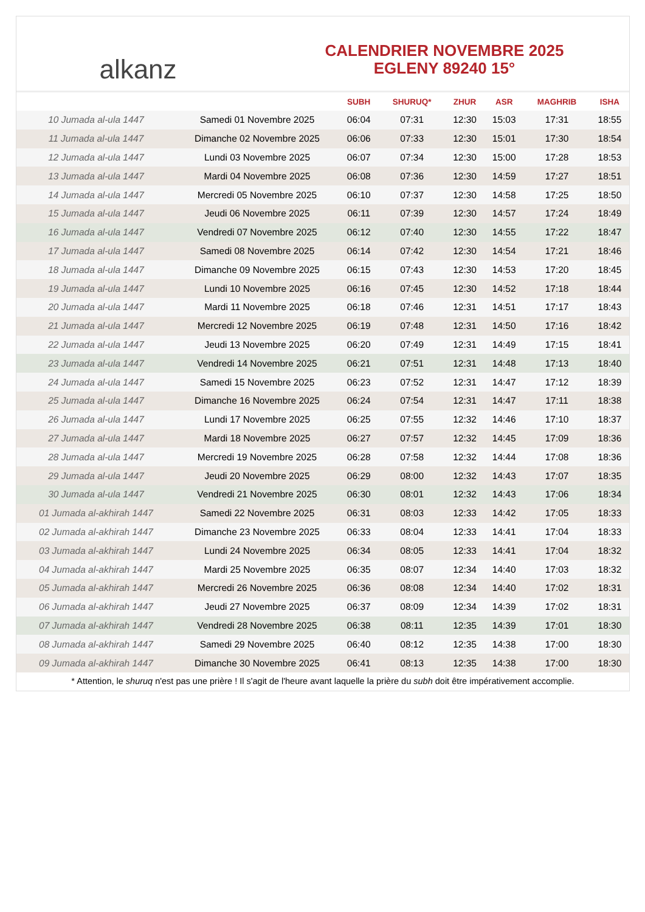alkanz
CALENDRIER NOVEMBRE 2025
EGLENY 89240 15°
| | | SUBH | SHURUQ* | ZHUR | ASR | MAGHRIB | ISHA |
| --- | --- | --- | --- | --- | --- | --- | --- |
| 10 Jumada al-ula 1447 | Samedi 01 Novembre 2025 | 06:04 | 07:31 | 12:30 | 15:03 | 17:31 | 18:55 |
| 11 Jumada al-ula 1447 | Dimanche 02 Novembre 2025 | 06:06 | 07:33 | 12:30 | 15:01 | 17:30 | 18:54 |
| 12 Jumada al-ula 1447 | Lundi 03 Novembre 2025 | 06:07 | 07:34 | 12:30 | 15:00 | 17:28 | 18:53 |
| 13 Jumada al-ula 1447 | Mardi 04 Novembre 2025 | 06:08 | 07:36 | 12:30 | 14:59 | 17:27 | 18:51 |
| 14 Jumada al-ula 1447 | Mercredi 05 Novembre 2025 | 06:10 | 07:37 | 12:30 | 14:58 | 17:25 | 18:50 |
| 15 Jumada al-ula 1447 | Jeudi 06 Novembre 2025 | 06:11 | 07:39 | 12:30 | 14:57 | 17:24 | 18:49 |
| 16 Jumada al-ula 1447 | Vendredi 07 Novembre 2025 | 06:12 | 07:40 | 12:30 | 14:55 | 17:22 | 18:47 |
| 17 Jumada al-ula 1447 | Samedi 08 Novembre 2025 | 06:14 | 07:42 | 12:30 | 14:54 | 17:21 | 18:46 |
| 18 Jumada al-ula 1447 | Dimanche 09 Novembre 2025 | 06:15 | 07:43 | 12:30 | 14:53 | 17:20 | 18:45 |
| 19 Jumada al-ula 1447 | Lundi 10 Novembre 2025 | 06:16 | 07:45 | 12:30 | 14:52 | 17:18 | 18:44 |
| 20 Jumada al-ula 1447 | Mardi 11 Novembre 2025 | 06:18 | 07:46 | 12:31 | 14:51 | 17:17 | 18:43 |
| 21 Jumada al-ula 1447 | Mercredi 12 Novembre 2025 | 06:19 | 07:48 | 12:31 | 14:50 | 17:16 | 18:42 |
| 22 Jumada al-ula 1447 | Jeudi 13 Novembre 2025 | 06:20 | 07:49 | 12:31 | 14:49 | 17:15 | 18:41 |
| 23 Jumada al-ula 1447 | Vendredi 14 Novembre 2025 | 06:21 | 07:51 | 12:31 | 14:48 | 17:13 | 18:40 |
| 24 Jumada al-ula 1447 | Samedi 15 Novembre 2025 | 06:23 | 07:52 | 12:31 | 14:47 | 17:12 | 18:39 |
| 25 Jumada al-ula 1447 | Dimanche 16 Novembre 2025 | 06:24 | 07:54 | 12:31 | 14:47 | 17:11 | 18:38 |
| 26 Jumada al-ula 1447 | Lundi 17 Novembre 2025 | 06:25 | 07:55 | 12:32 | 14:46 | 17:10 | 18:37 |
| 27 Jumada al-ula 1447 | Mardi 18 Novembre 2025 | 06:27 | 07:57 | 12:32 | 14:45 | 17:09 | 18:36 |
| 28 Jumada al-ula 1447 | Mercredi 19 Novembre 2025 | 06:28 | 07:58 | 12:32 | 14:44 | 17:08 | 18:36 |
| 29 Jumada al-ula 1447 | Jeudi 20 Novembre 2025 | 06:29 | 08:00 | 12:32 | 14:43 | 17:07 | 18:35 |
| 30 Jumada al-ula 1447 | Vendredi 21 Novembre 2025 | 06:30 | 08:01 | 12:32 | 14:43 | 17:06 | 18:34 |
| 01 Jumada al-akhirah 1447 | Samedi 22 Novembre 2025 | 06:31 | 08:03 | 12:33 | 14:42 | 17:05 | 18:33 |
| 02 Jumada al-akhirah 1447 | Dimanche 23 Novembre 2025 | 06:33 | 08:04 | 12:33 | 14:41 | 17:04 | 18:33 |
| 03 Jumada al-akhirah 1447 | Lundi 24 Novembre 2025 | 06:34 | 08:05 | 12:33 | 14:41 | 17:04 | 18:32 |
| 04 Jumada al-akhirah 1447 | Mardi 25 Novembre 2025 | 06:35 | 08:07 | 12:34 | 14:40 | 17:03 | 18:32 |
| 05 Jumada al-akhirah 1447 | Mercredi 26 Novembre 2025 | 06:36 | 08:08 | 12:34 | 14:40 | 17:02 | 18:31 |
| 06 Jumada al-akhirah 1447 | Jeudi 27 Novembre 2025 | 06:37 | 08:09 | 12:34 | 14:39 | 17:02 | 18:31 |
| 07 Jumada al-akhirah 1447 | Vendredi 28 Novembre 2025 | 06:38 | 08:11 | 12:35 | 14:39 | 17:01 | 18:30 |
| 08 Jumada al-akhirah 1447 | Samedi 29 Novembre 2025 | 06:40 | 08:12 | 12:35 | 14:38 | 17:00 | 18:30 |
| 09 Jumada al-akhirah 1447 | Dimanche 30 Novembre 2025 | 06:41 | 08:13 | 12:35 | 14:38 | 17:00 | 18:30 |
* Attention, le shuruq n'est pas une prière ! Il s'agit de l'heure avant laquelle la prière du subh doit être impérativement accomplie.